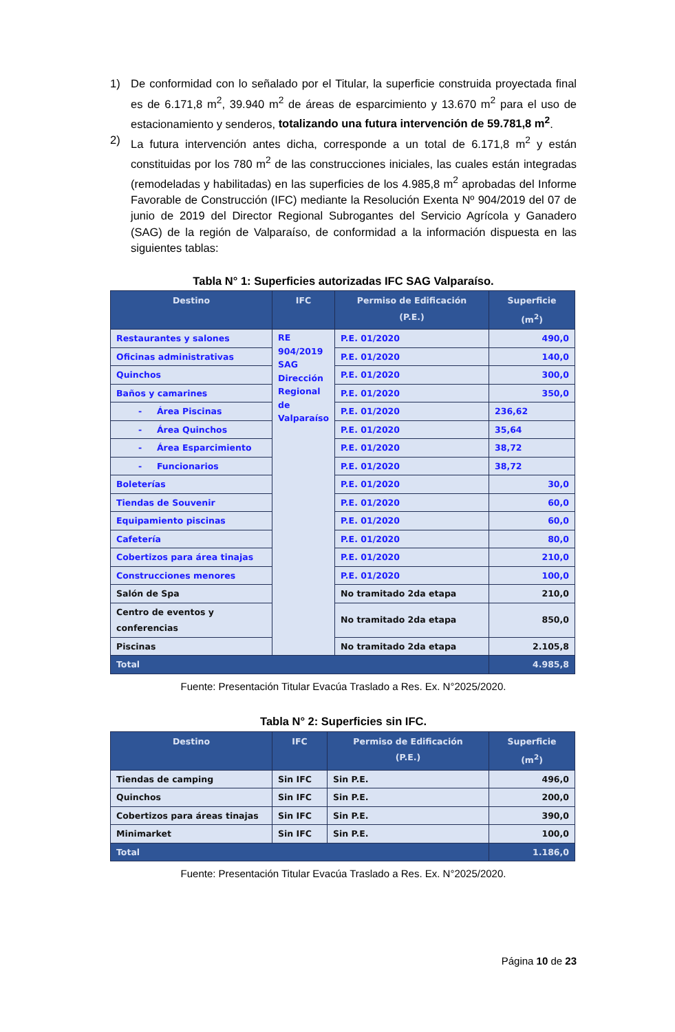1) De conformidad con lo señalado por el Titular, la superficie construida proyectada final es de 6.171,8 m<sup>2</sup>, 39.940 m<sup>2</sup> de áreas de esparcimiento y 13.670 m<sup>2</sup> para el uso de estacionamiento y senderos, totalizando una futura intervención de 59.781,8 m<sup>2</sup>.
2) La futura intervención antes dicha, corresponde a un total de 6.171,8 m<sup>2</sup> y están constituidas por los 780 m<sup>2</sup> de las construcciones iniciales, las cuales están integradas (remodeladas y habilitadas) en las superficies de los 4.985,8 m<sup>2</sup> aprobadas del Informe Favorable de Construcción (IFC) mediante la Resolución Exenta Nº 904/2019 del 07 de junio de 2019 del Director Regional Subrogantes del Servicio Agrícola y Ganadero (SAG) de la región de Valparaíso, de conformidad a la información dispuesta en las siguientes tablas:
Tabla N° 1: Superficies autorizadas IFC SAG Valparaíso.
| Destino | IFC | Permiso de Edificación (P.E.) | Superficie (m<sup>2</sup>) |
| --- | --- | --- | --- |
| Restaurantes y salones | RE 904/2019 SAG Dirección Regional de Valparaíso | P.E. 01/2020 | 490,0 |
| Oficinas administrativas | | P.E. 01/2020 | 140,0 |
| Quinchos | | P.E. 01/2020 | 300,0 |
| Baños y camarines | | P.E. 01/2020 | 350,0 |
| - Área Piscinas | | P.E. 01/2020 | 236,62 |
| - Área Quinchos | | P.E. 01/2020 | 35,64 |
| - Área Esparcimiento | | P.E. 01/2020 | 38,72 |
| - Funcionarios | | P.E. 01/2020 | 38,72 |
| Boleterías | | P.E. 01/2020 | 30,0 |
| Tiendas de Souvenir | | P.E. 01/2020 | 60,0 |
| Equipamiento piscinas | | P.E. 01/2020 | 60,0 |
| Cafetería | | P.E. 01/2020 | 80,0 |
| Cobertizos para área tinajas | | P.E. 01/2020 | 210,0 |
| Construcciones menores | | P.E. 01/2020 | 100,0 |
| Salón de Spa | | No tramitado 2da etapa | 210,0 |
| Centro de eventos y conferencias | | No tramitado 2da etapa | 850,0 |
| Piscinas | | No tramitado 2da etapa | 2.105,8 |
| Total | | | 4.985,8 |
Fuente: Presentación Titular Evacúa Traslado a Res. Ex. N°2025/2020.
Tabla N° 2: Superficies sin IFC.
| Destino | IFC | Permiso de Edificación (P.E.) | Superficie (m<sup>2</sup>) |
| --- | --- | --- | --- |
| Tiendas de camping | Sin IFC | Sin P.E. | 496,0 |
| Quinchos | Sin IFC | Sin P.E. | 200,0 |
| Cobertizos para áreas tinajas | Sin IFC | Sin P.E. | 390,0 |
| Minimarket | Sin IFC | Sin P.E. | 100,0 |
| Total | | | 1.186,0 |
Fuente: Presentación Titular Evacúa Traslado a Res. Ex. N°2025/2020.
Página 10 de 23